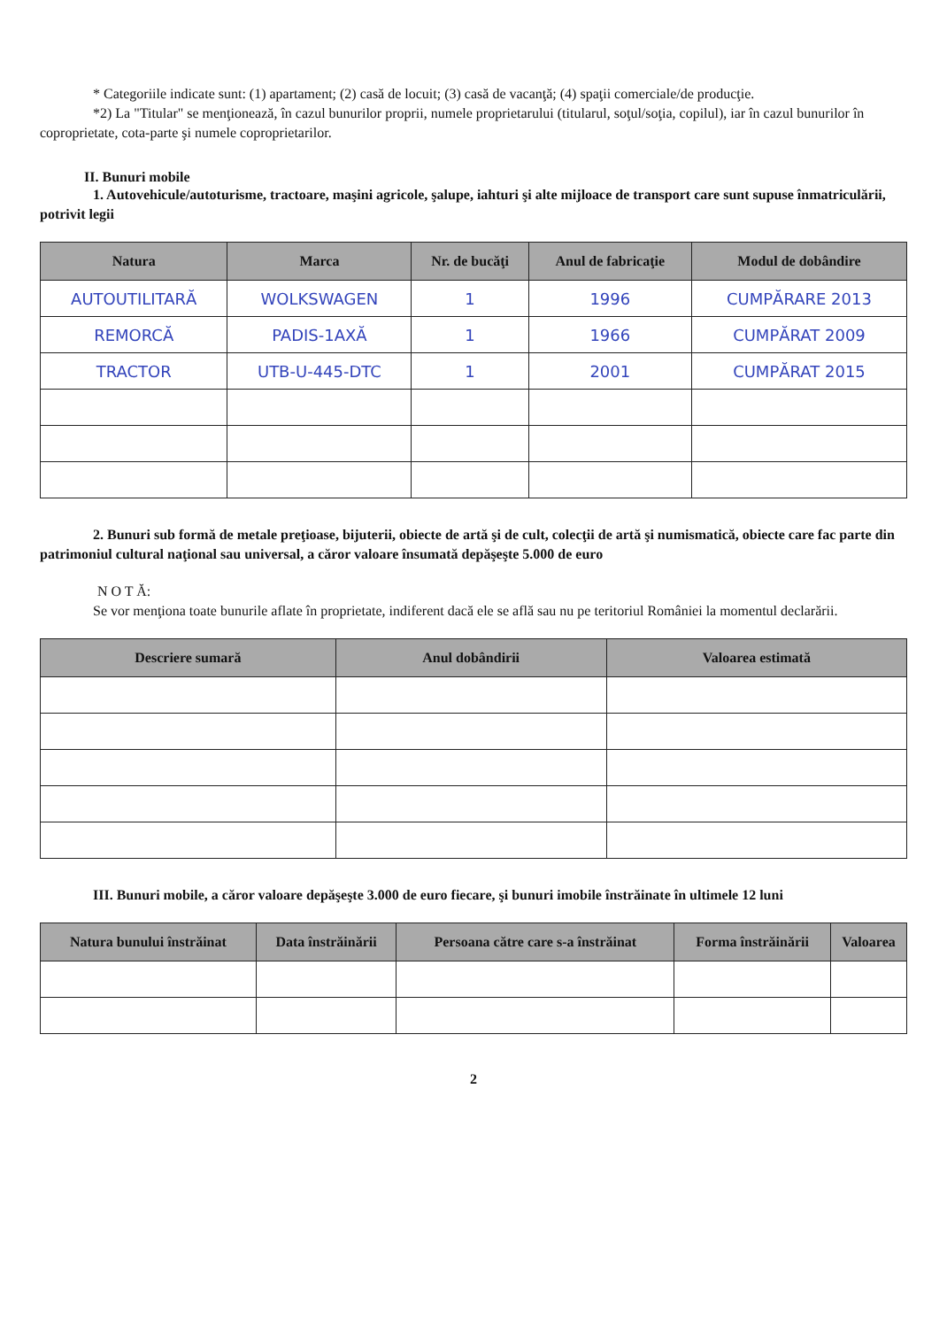* Categoriile indicate sunt: (1) apartament; (2) casă de locuit; (3) casă de vacanţă; (4) spaţii comerciale/de producţie.
*2) La "Titular" se menţionează, în cazul bunurilor proprii, numele proprietarului (titularul, soţul/soţia, copilul), iar în cazul bunurilor în coproprietate, cota-parte şi numele coproprietarilor.
II. Bunuri mobile
1. Autovehicule/autoturisme, tractoare, maşini agricole, şalupe, iahturi şi alte mijloace de transport care sunt supuse înmatriculării, potrivit legii
| Natura | Marca | Nr. de bucăţi | Anul de fabricaţie | Modul de dobândire |
| --- | --- | --- | --- | --- |
| AUTOUTILITARĂ | WOLKSWAGEN | 1 | 1996 | CUMPĂRARE 2013 |
| REMORCĂ | PADIS-1AXĂ | 1 | 1966 | CUMPĂRAT 2009 |
| TRACTOR | UTB-U-445-DTC | 1 | 2001 | CUMPĂRAT 2015 |
2. Bunuri sub formă de metale preţioase, bijuterii, obiecte de artă şi de cult, colecţii de artă şi numismatică, obiecte care fac parte din patrimoniul cultural naţional sau universal, a căror valoare însumată depăşeşte 5.000 de euro
N O T Ă:
Se vor menţiona toate bunurile aflate în proprietate, indiferent dacă ele se află sau nu pe teritoriul României la momentul declarării.
| Descriere sumară | Anul dobândirii | Valoarea estimată |
| --- | --- | --- |
III. Bunuri mobile, a căror valoare depăşeşte 3.000 de euro fiecare, şi bunuri imobile înstrăinate în ultimele 12 luni
| Natura bunului înstrăinat | Data înstrăinării | Persoana către care s-a înstrăinat | Forma înstrăinării | Valoarea |
| --- | --- | --- | --- | --- |
2